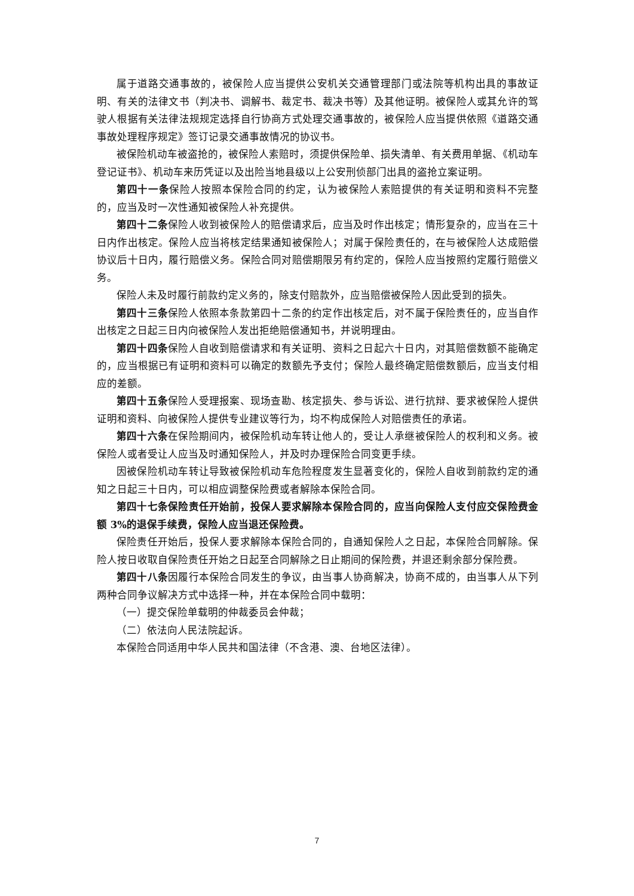属于道路交通事故的，被保险人应当提供公安机关交通管理部门或法院等机构出具的事故证明、有关的法律文书（判决书、调解书、裁定书、裁决书等）及其他证明。被保险人或其允许的驾驶人根据有关法律法规规定选择自行协商方式处理交通事故的，被保险人应当提供依照《道路交通事故处理程序规定》签订记录交通事故情况的协议书。
被保险机动车被盗抢的，被保险人索赔时，须提供保险单、损失清单、有关费用单据、《机动车登记证书》、机动车来历凭证以及出险当地县级以上公安刑侦部门出具的盗抢立案证明。
第四十一条保险人按照本保险合同的约定，认为被保险人索赔提供的有关证明和资料不完整的，应当及时一次性通知被保险人补充提供。
第四十二条保险人收到被保险人的赔偿请求后，应当及时作出核定；情形复杂的，应当在三十日内作出核定。保险人应当将核定结果通知被保险人；对属于保险责任的，在与被保险人达成赔偿协议后十日内，履行赔偿义务。保险合同对赔偿期限另有约定的，保险人应当按照约定履行赔偿义务。
保险人未及时履行前款约定义务的，除支付赔款外，应当赔偿被保险人因此受到的损失。
第四十三条保险人依照本条款第四十二条的约定作出核定后，对不属于保险责任的，应当自作出核定之日起三日内向被保险人发出拒绝赔偿通知书，并说明理由。
第四十四条保险人自收到赔偿请求和有关证明、资料之日起六十日内，对其赔偿数额不能确定的，应当根据已有证明和资料可以确定的数额先予支付；保险人最终确定赔偿数额后，应当支付相应的差额。
第四十五条保险人受理报案、现场查勘、核定损失、参与诉讼、进行抗辩、要求被保险人提供证明和资料、向被保险人提供专业建议等行为，均不构成保险人对赔偿责任的承诺。
第四十六条在保险期间内，被保险机动车转让他人的，受让人承继被保险人的权利和义务。被保险人或者受让人应当及时通知保险人，并及时办理保险合同变更手续。
因被保险机动车转让导致被保险机动车危险程度发生显著变化的，保险人自收到前款约定的通知之日起三十日内，可以相应调整保险费或者解除本保险合同。
第四十七条保险责任开始前，投保人要求解除本保险合同的，应当向保险人支付应交保险费金额 3%的退保手续费，保险人应当退还保险费。
保险责任开始后，投保人要求解除本保险合同的，自通知保险人之日起，本保险合同解除。保险人按日收取自保险责任开始之日起至合同解除之日止期间的保险费，并退还剩余部分保险费。
第四十八条因履行本保险合同发生的争议，由当事人协商解决，协商不成的，由当事人从下列两种合同争议解决方式中选择一种，并在本保险合同中载明：
（一）提交保险单载明的仲裁委员会仲裁；
（二）依法向人民法院起诉。
本保险合同适用中华人民共和国法律（不含港、澳、台地区法律）。
7